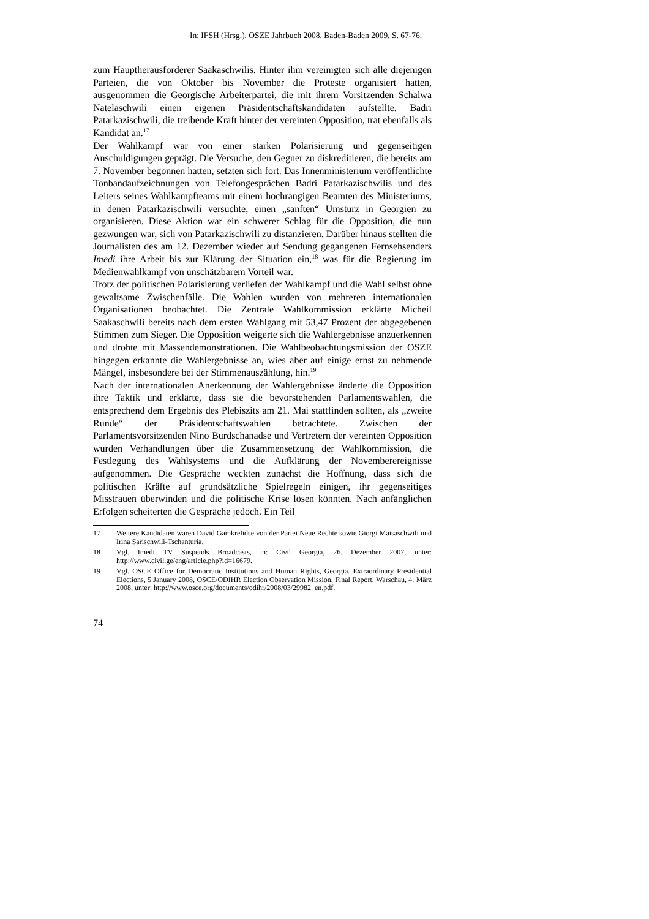In: IFSH (Hrsg.), OSZE Jahrbuch 2008, Baden-Baden 2009, S. 67-76.
zum Hauptherausforderer Saakaschwilis. Hinter ihm vereinigten sich alle diejenigen Parteien, die von Oktober bis November die Proteste organisiert hatten, ausgenommen die Georgische Arbeiterpartei, die mit ihrem Vorsitzenden Schalwa Natelaschwili einen eigenen Präsidentschaftskandidaten aufstellte. Badri Patarkazischwili, die treibende Kraft hinter der vereinten Opposition, trat ebenfalls als Kandidat an.<sup>17</sup>
Der Wahlkampf war von einer starken Polarisierung und gegenseitigen Anschuldigungen geprägt. Die Versuche, den Gegner zu diskreditieren, die bereits am 7. November begonnen hatten, setzten sich fort. Das Innenministerium veröffentlichte Tonbandaufzeichnungen von Telefongesprächen Badri Patarkazischwilis und des Leiters seines Wahlkampfteams mit einem hochrangigen Beamten des Ministeriums, in denen Patarkazischwili versuchte, einen „sanften“ Umsturz in Georgien zu organisieren. Diese Aktion war ein schwerer Schlag für die Opposition, die nun gezwungen war, sich von Patarkazischwili zu distanzieren. Darüber hinaus stellten die Journalisten des am 12. Dezember wieder auf Sendung gegangenen Fernsehsenders Imedi ihre Arbeit bis zur Klärung der Situation ein,<sup>18</sup> was für die Regierung im Medienwahlkampf von unschätzbarem Vorteil war.
Trotz der politischen Polarisierung verliefen der Wahlkampf und die Wahl selbst ohne gewaltsame Zwischenfälle. Die Wahlen wurden von mehreren internationalen Organisationen beobachtet. Die Zentrale Wahlkommission erklärte Micheil Saakaschwili bereits nach dem ersten Wahlgang mit 53,47 Prozent der abgegebenen Stimmen zum Sieger. Die Opposition weigerte sich die Wahlergebnisse anzuerkennen und drohte mit Massendemonstrationen. Die Wahlbeobachtungsmission der OSZE hingegen erkannte die Wahlergebnisse an, wies aber auf einige ernst zu nehmende Mängel, insbesondere bei der Stimmenauszählung, hin.<sup>19</sup>
Nach der internationalen Anerkennung der Wahlergebnisse änderte die Opposition ihre Taktik und erklärte, dass sie die bevorstehenden Parlamentswahlen, die entsprechend dem Ergebnis des Plebiszits am 21. Mai stattfinden sollten, als „zweite Runde“ der Präsidentschaftswahlen betrachtete. Zwischen der Parlamentsvorsitzenden Nino Burdschanadse und Vertretern der vereinten Opposition wurden Verhandlungen über die Zusammensetzung der Wahlkommission, die Festlegung des Wahlsystems und die Aufklärung der Novemberereignisse aufgenommen. Die Gespräche weckten zunächst die Hoffnung, dass sich die politischen Kräfte auf grundsätzliche Spielregeln einigen, ihr gegenseitiges Misstrauen überwinden und die politische Krise lösen könnten. Nach anfänglichen Erfolgen scheiterten die Gespräche jedoch. Ein Teil
17 Weitere Kandidaten waren David Gamkrelidse von der Partei Neue Rechte sowie Giorgi Maisaschwili und Irina Sarischwili-Tschanturia.
18 Vgl. Imedi TV Suspends Broadcasts, in: Civil Georgia, 26. Dezember 2007, unter: http://www.civil.ge/eng/article.php?id=16679.
19 Vgl. OSCE Office for Democratic Institutions and Human Rights, Georgia. Extraordinary Presidential Elections, 5 January 2008, OSCE/ODIHR Election Observation Mission, Final Report, Warschau, 4. März 2008, unter: http://www.osce.org/documents/odihr/2008/03/29982_en.pdf.
74